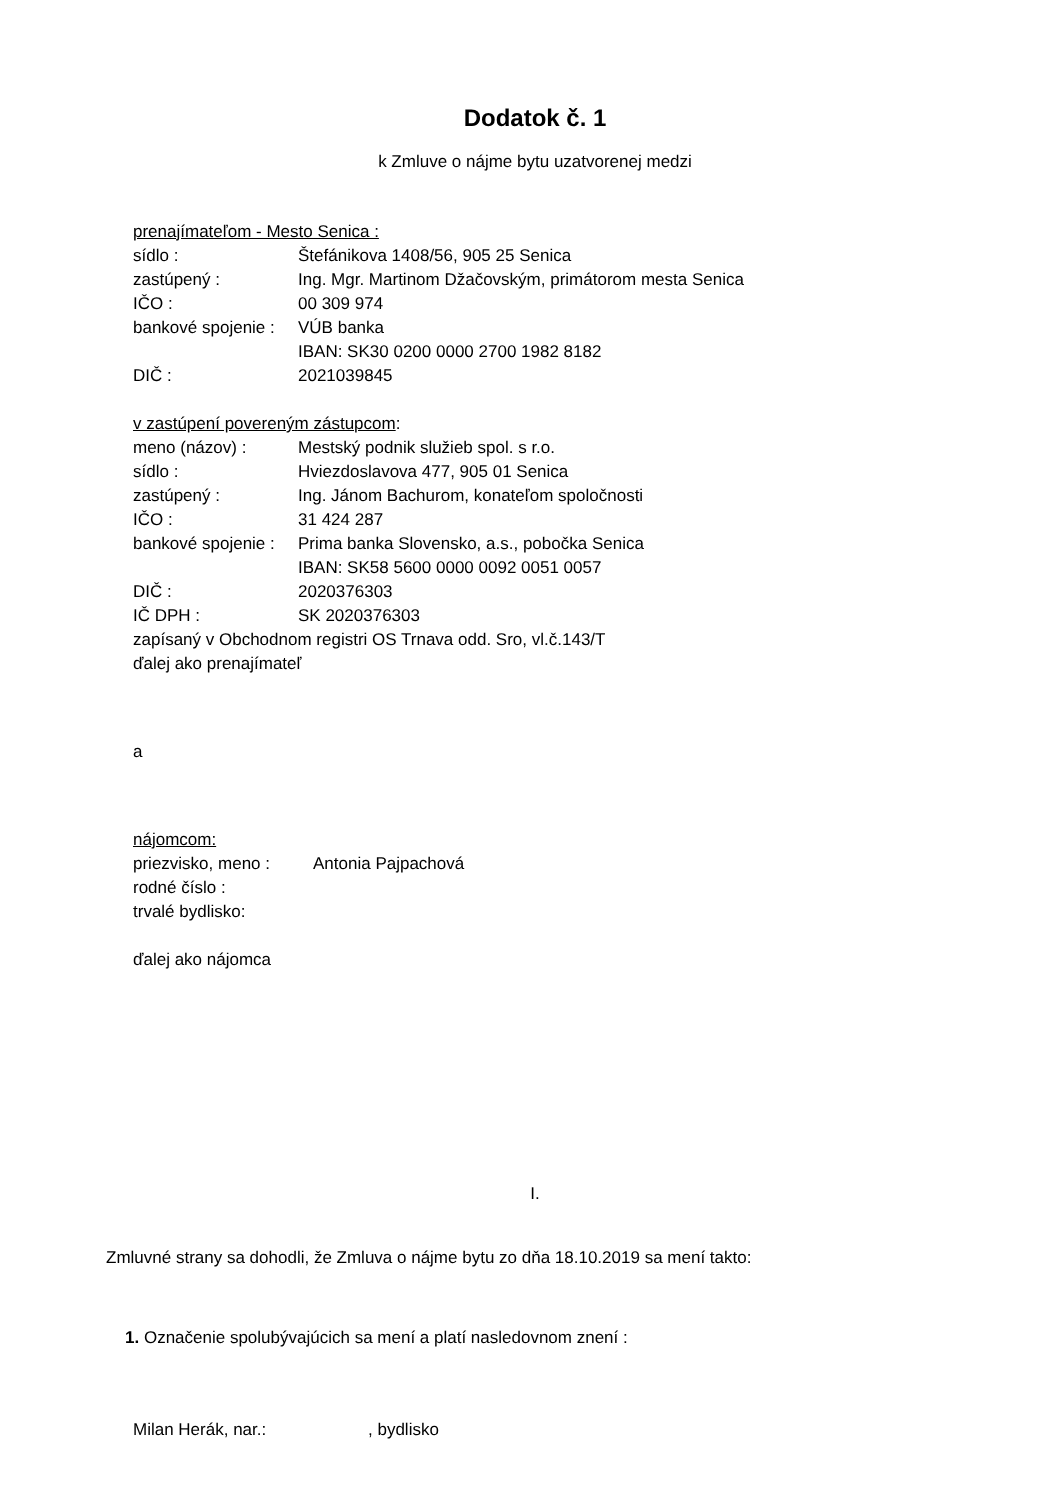Dodatok č. 1
k Zmluve o nájme bytu uzatvorenej medzi
prenajímateľom - Mesto Senica :
sídlo : Štefánikova 1408/56, 905 25 Senica
zastúpený : Ing. Mgr. Martinom Džačovským, primátorom mesta Senica
IČO : 00 309 974
bankové spojenie :
VÚB banka
IBAN: SK30 0200 0000 2700 1982 8182
DIČ : 2021039845
v zastúpení povereným zástupcom:
meno (názov) : Mestský podnik služieb spol. s r.o.
sídlo : Hviezdoslavova 477, 905 01 Senica
zastúpený : Ing. Jánom Bachurom, konateľom spoločnosti
IČO : 31 424 287
bankové spojenie :
Prima banka Slovensko, a.s., pobočka Senica
IBAN: SK58 5600 0000 0092 0051 0057
DIČ : 2020376303
IČ DPH : SK 2020376303
zapísaný v Obchodnom registri OS Trnava odd. Sro, vl.č.143/T
ďalej ako prenajímateľ
a
nájomcom:
priezvisko, meno :
Antonia Pajpachová
rodné číslo :
trvalé bydlisko:
ďalej ako nájomca
I.
Zmluvné strany sa dohodli, že Zmluva o nájme bytu zo dňa 18.10.2019 sa mení takto:
1. Označenie spolubývajúcich sa mení a platí nasledovnom znení :
Milan Herák, nar.: , bydlisko